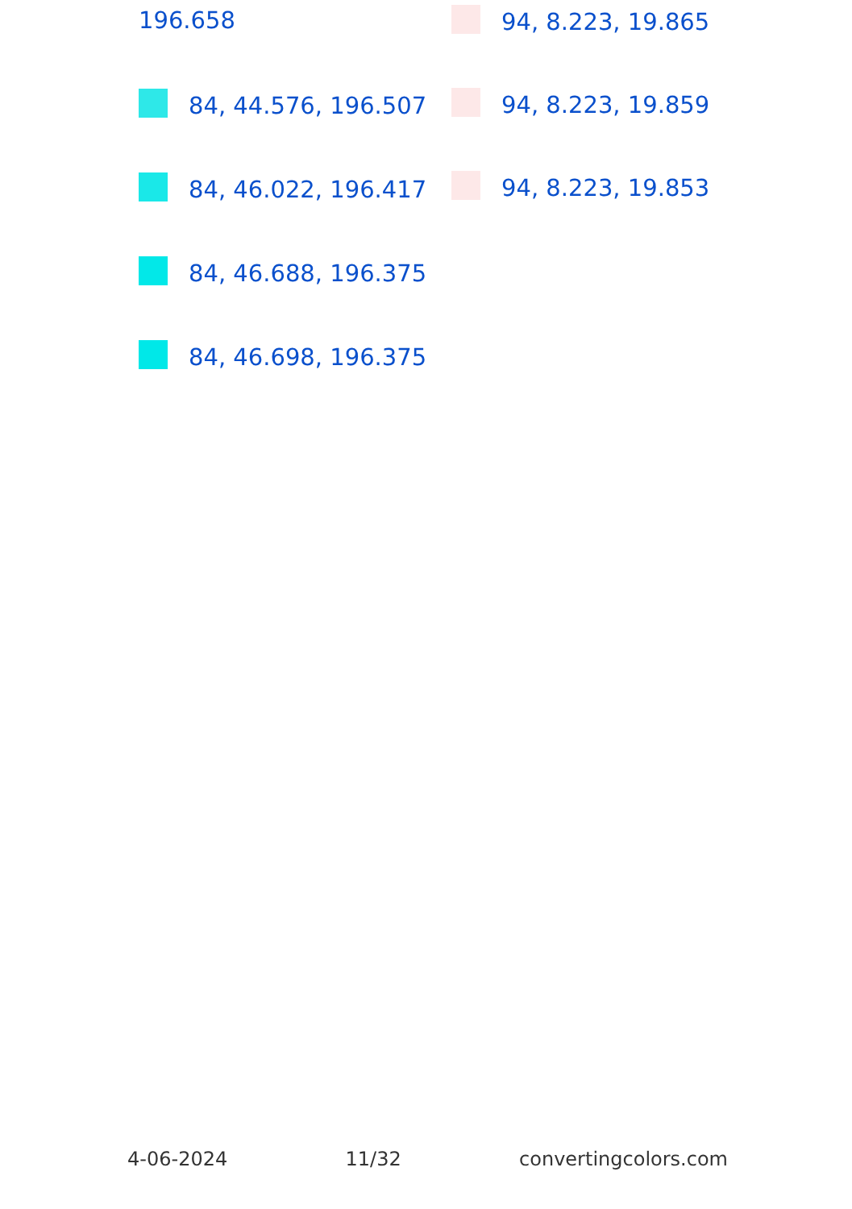196.658
84, 44.576, 196.507
84, 46.022, 196.417
84, 46.688, 196.375
84, 46.698, 196.375
94, 8.223, 19.865
94, 8.223, 19.859
94, 8.223, 19.853
4-06-2024 11/32 convertingcolors.com